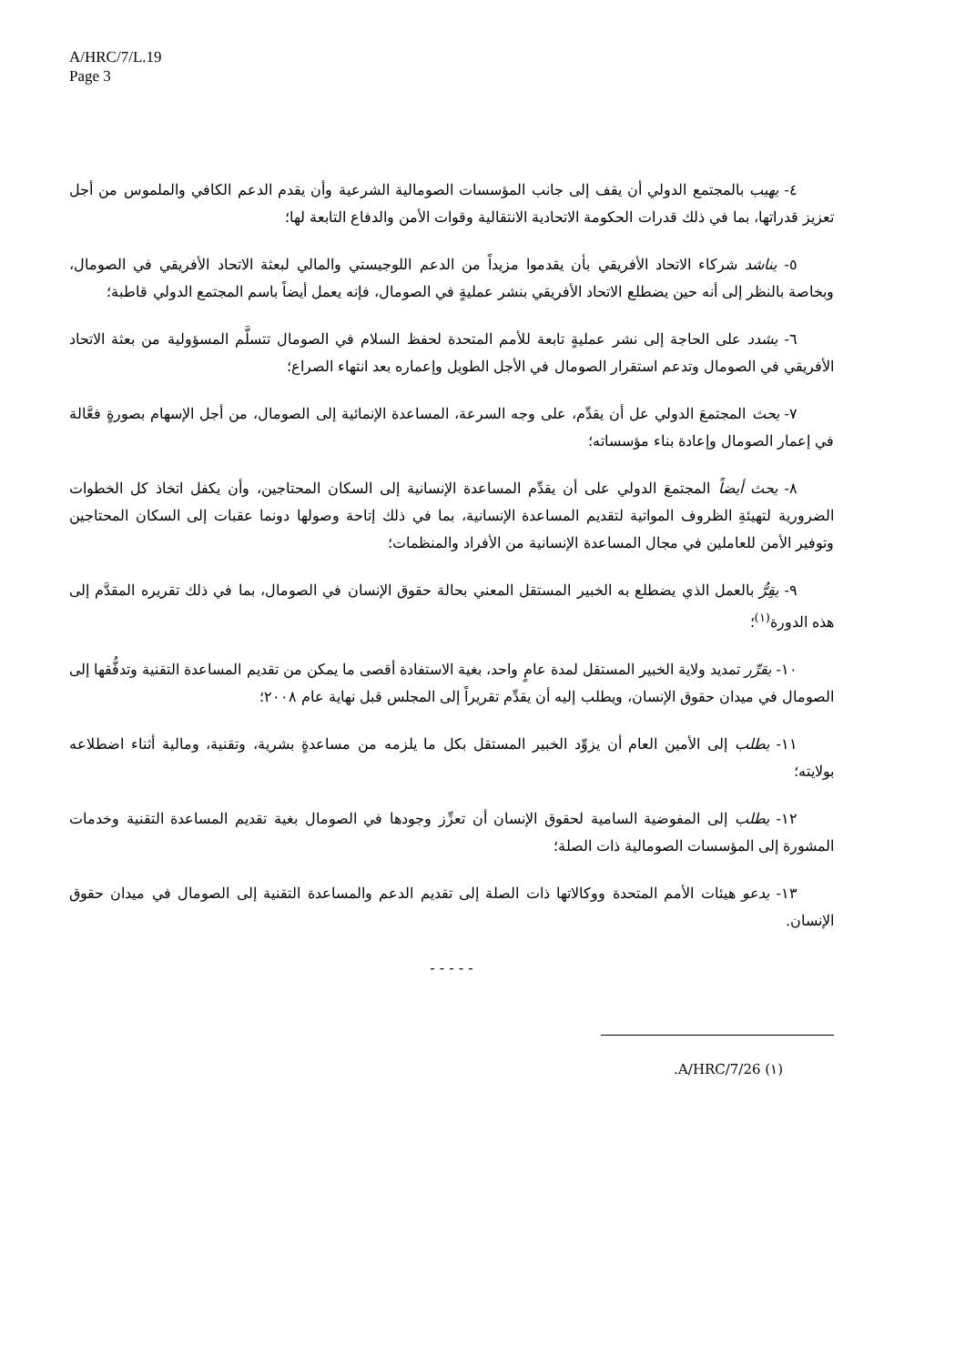A/HRC/7/L.19
Page 3
٤- يهيب بالمجتمع الدولي أن يقف إلى جانب المؤسسات الصومالية الشرعية وأن يقدم الدعم الكافي والملموس من أجل تعزيز قدراتها، بما في ذلك قدرات الحكومة الاتحادية الانتقالية وقوات الأمن والدفاع التابعة لها؛
٥- يناشد شركاء الاتحاد الأفريقي بأن يقدموا مزيداً من الدعم اللوجيستي والمالي لبعثة الاتحاد الأفريقي في الصومال، وبخاصة بالنظر إلى أنه حين يضطلع الاتحاد الأفريقي بنشر عمليةٍ في الصومال، فإنه يعمل أيضاً باسم المجتمع الدولي قاطبة؛
٦- يشدد على الحاجة إلى نشر عمليةٍ تابعة للأمم المتحدة لحفظ السلام في الصومال تتسلَّم المسؤولية من بعثة الاتحاد الأفريقي في الصومال وتدعم استقرار الصومال في الأجل الطويل وإعماره بعد انتهاء الصراع؛
٧- يحث المجتمعَ الدولي عل أن يقدِّم، على وجه السرعة، المساعدة الإنمائية إلى الصومال، من أجل الإسهام بصورةٍ فعَّالة في إعمار الصومال وإعادة بناء مؤسساته؛
٨- يحث أيضاً المجتمعَ الدولي على أن يقدِّم المساعدة الإنسانية إلى السكان المحتاجين، وأن يكفل اتخاذ كل الخطوات الضرورية لتهيئةِ الظروف المواتية لتقديم المساعدة الإنسانية، بما في ذلك إتاحة وصولها دونما عقبات إلى السكان المحتاجين وتوفير الأمن للعاملين في مجال المساعدة الإنسانية من الأفراد والمنظمات؛
٩- يقِرُّ بالعمل الذي يضطلع به الخبير المستقل المعني بحالة حقوق الإنسان في الصومال، بما في ذلك تقريره المقدَّم إلى هذه الدورة<sup>(١)</sup>؛
١٠- يقرِّر تمديد ولاية الخبير المستقل لمدة عامٍ واحد، بغية الاستفادة أقصى ما يمكن من تقديم المساعدة التقنية وتدفُّقها إلى الصومال في ميدان حقوق الإنسان، ويطلب إليه أن يقدِّم تقريراً إلى المجلس قبل نهاية عام ٢٠٠٨؛
١١- يطلب إلى الأمين العام أن يزوِّد الخبير المستقل بكل ما يلزمه من مساعدةٍ بشرية، وتقنية، ومالية أثناء اضطلاعه بولايته؛
١٢- يطلب إلى المفوضية السامية لحقوق الإنسان أن تعزِّز وجودها في الصومال بغية تقديم المساعدة التقنية وخدمات المشورة إلى المؤسسات الصومالية ذات الصلة؛
١٣- يدعو هيئات الأمم المتحدة ووكالاتها ذات الصلة إلى تقديم الدعم والمساعدة التقنية إلى الصومال في ميدان حقوق الإنسان.
- - - - -
(١) A/HRC/7/26.